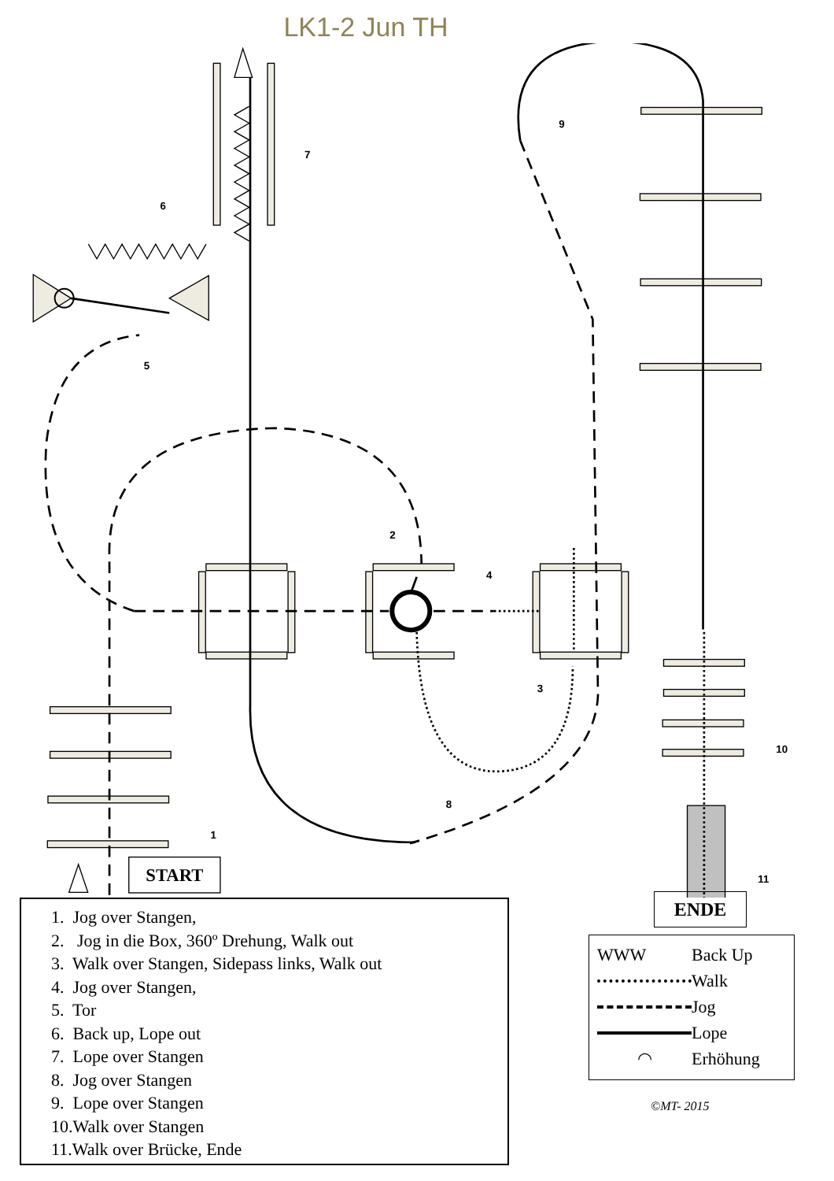LK1-2 Jun TH
9
7
6
5
2
4
3
10
8
1
11
START
1. Jog over Stangen,
2. Jog in die Box, 360º Drehung, Walk out
3. Walk over Stangen, Sidepass links, Walk out
4. Jog over Stangen,
5. Tor
6. Back up, Lope out
7. Lope over Stangen
8. Jog over Stangen
9. Lope over Stangen
10.Walk over Stangen
11.Walk over Brücke, Ende
ENDE
WWW Back Up
Walk
Jog
Lope
◠ Erhöhung
©MT- 2015